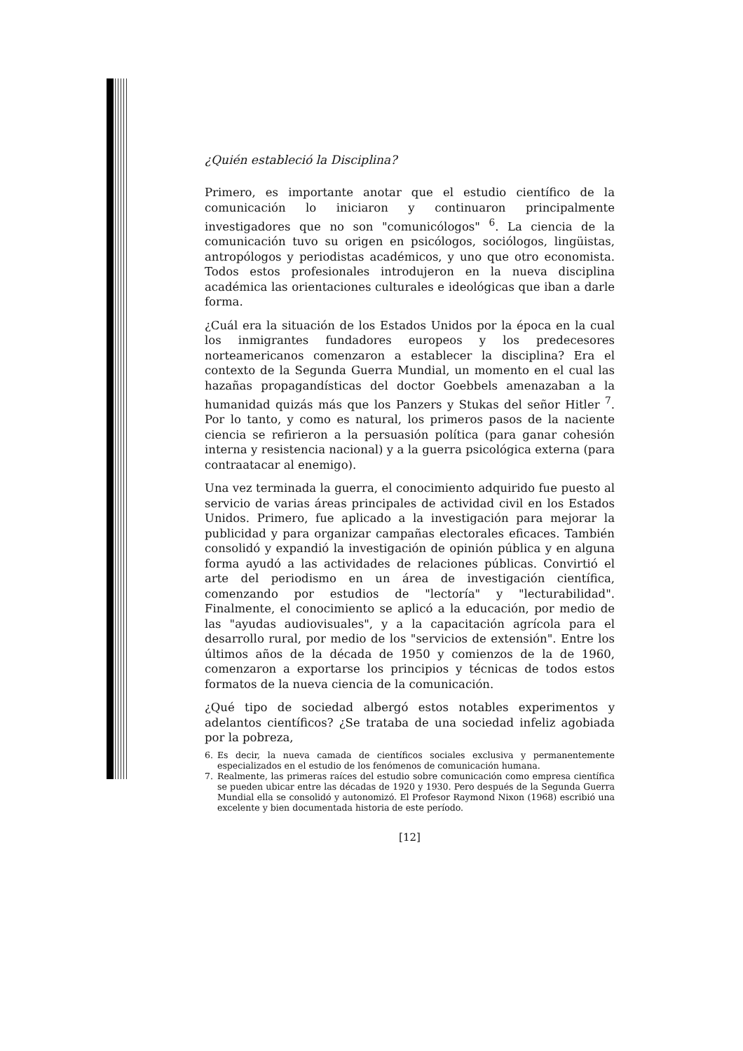¿Quién estableció la Disciplina?
Primero, es importante anotar que el estudio científico de la comunicación lo iniciaron y continuaron principalmente investigadores que no son "comunicólogos" <sup>6</sup>. La ciencia de la comunicación tuvo su origen en psicólogos, sociólogos, lingüistas, antropólogos y periodistas académicos, y uno que otro economista. Todos estos profesionales introdujeron en la nueva disciplina académica las orientaciones culturales e ideológicas que iban a darle forma.
¿Cuál era la situación de los Estados Unidos por la época en la cual los inmigrantes fundadores europeos y los predecesores norteamericanos comenzaron a establecer la disciplina? Era el contexto de la Segunda Guerra Mundial, un momento en el cual las hazañas propagandísticas del doctor Goebbels amenazaban a la humanidad quizás más que los Panzers y Stukas del señor Hitler <sup>7</sup>. Por lo tanto, y como es natural, los primeros pasos de la naciente ciencia se refirieron a la persuasión política (para ganar cohesión interna y resistencia nacional) y a la guerra psicológica externa (para contraatacar al enemigo).
Una vez terminada la guerra, el conocimiento adquirido fue puesto al servicio de varias áreas principales de actividad civil en los Estados Unidos. Primero, fue aplicado a la investigación para mejorar la publicidad y para organizar campañas electorales eficaces. También consolidó y expandió la investigación de opinión pública y en alguna forma ayudó a las actividades de relaciones públicas. Convirtió el arte del periodismo en un área de investigación científica, comenzando por estudios de "lectoría" y "lecturabilidad". Finalmente, el conocimiento se aplicó a la educación, por medio de las "ayudas audiovisuales", y a la capacitación agrícola para el desarrollo rural, por medio de los "servicios de extensión". Entre los últimos años de la década de 1950 y comienzos de la de 1960, comenzaron a exportarse los principios y técnicas de todos estos formatos de la nueva ciencia de la comunicación.
¿Qué tipo de sociedad albergó estos notables experimentos y adelantos científicos? ¿Se trataba de una sociedad infeliz agobiada por la pobreza,
6. Es decir, la nueva camada de científicos sociales exclusiva y permanentemente especializados en el estudio de los fenómenos de comunicación humana.
7. Realmente, las primeras raíces del estudio sobre comunicación como empresa científica se pueden ubicar entre las décadas de 1920 y 1930. Pero después de la Segunda Guerra Mundial ella se consolidó y autonomizó. El Profesor Raymond Nixon (1968) escribió una excelente y bien documentada historia de este período.
[12]